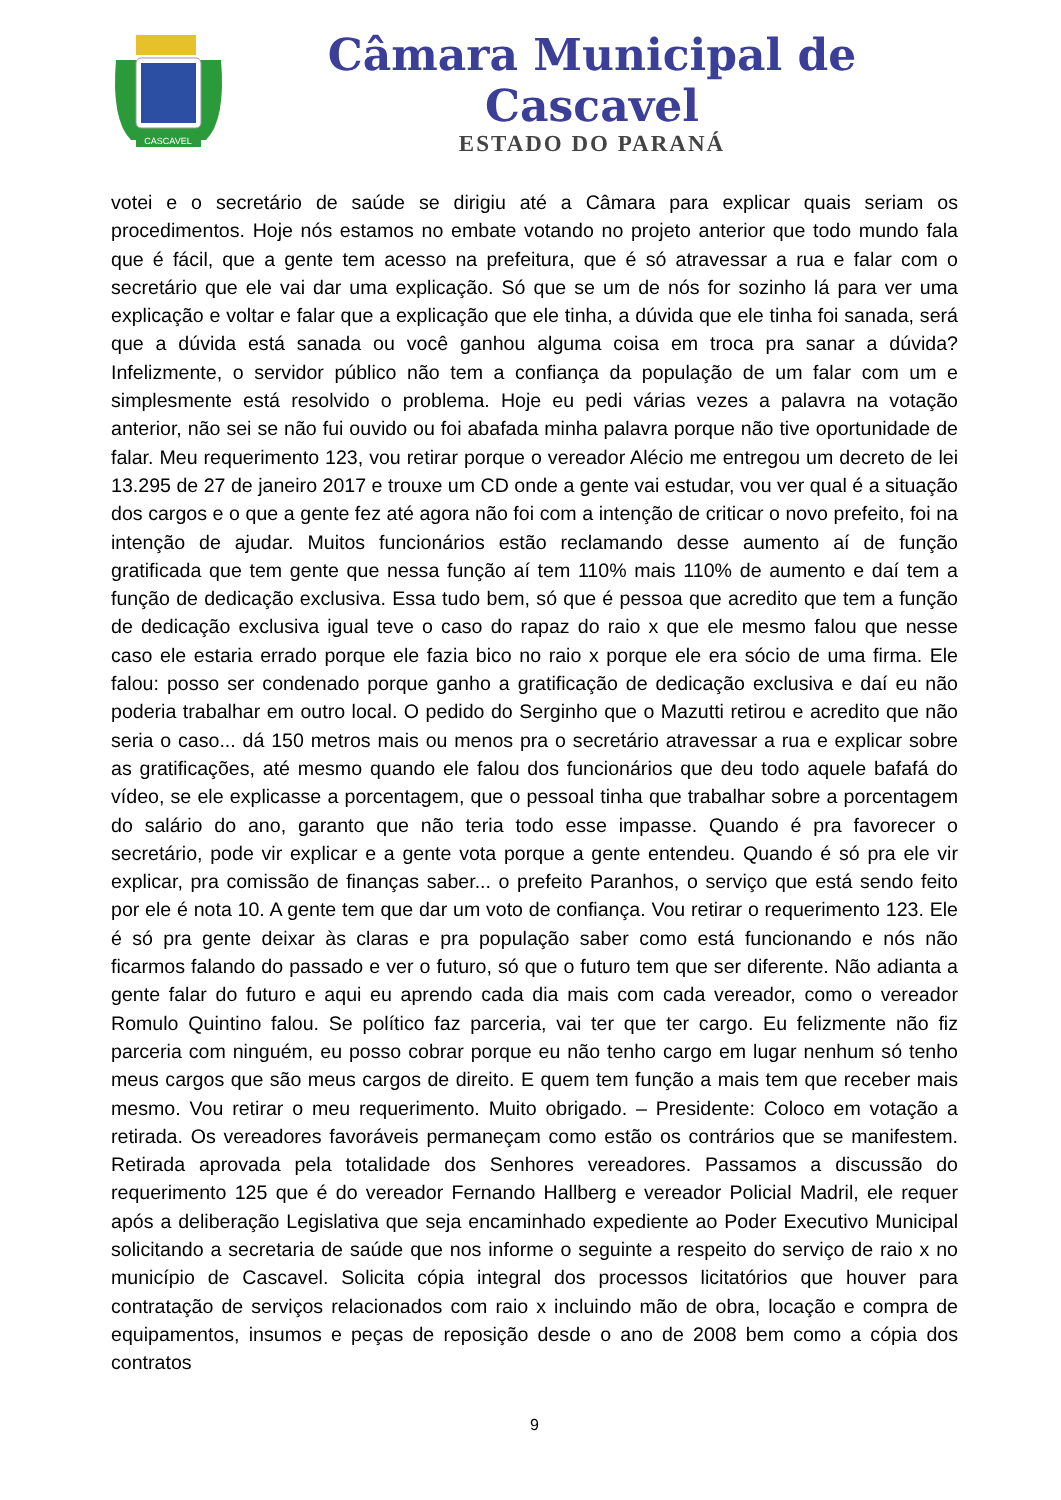CASCAVEL
Câmara Municipal de Cascavel
ESTADO DO PARANÁ
votei e o secretário de saúde se dirigiu até a Câmara para explicar quais seriam os procedimentos. Hoje nós estamos no embate votando no projeto anterior que todo mundo fala que é fácil, que a gente tem acesso na prefeitura, que é só atravessar a rua e falar com o secretário que ele vai dar uma explicação. Só que se um de nós for sozinho lá para ver uma explicação e voltar e falar que a explicação que ele tinha, a dúvida que ele tinha foi sanada, será que a dúvida está sanada ou você ganhou alguma coisa em troca pra sanar a dúvida? Infelizmente, o servidor público não tem a confiança da população de um falar com um e simplesmente está resolvido o problema. Hoje eu pedi várias vezes a palavra na votação anterior, não sei se não fui ouvido ou foi abafada minha palavra porque não tive oportunidade de falar. Meu requerimento 123, vou retirar porque o vereador Alécio me entregou um decreto de lei 13.295 de 27 de janeiro 2017 e trouxe um CD onde a gente vai estudar, vou ver qual é a situação dos cargos e o que a gente fez até agora não foi com a intenção de criticar o novo prefeito, foi na intenção de ajudar. Muitos funcionários estão reclamando desse aumento aí de função gratificada que tem gente que nessa função aí tem 110% mais 110% de aumento e daí tem a função de dedicação exclusiva. Essa tudo bem, só que é pessoa que acredito que tem a função de dedicação exclusiva igual teve o caso do rapaz do raio x que ele mesmo falou que nesse caso ele estaria errado porque ele fazia bico no raio x porque ele era sócio de uma firma. Ele falou: posso ser condenado porque ganho a gratificação de dedicação exclusiva e daí eu não poderia trabalhar em outro local. O pedido do Serginho que o Mazutti retirou e acredito que não seria o caso... dá 150 metros mais ou menos pra o secretário atravessar a rua e explicar sobre as gratificações, até mesmo quando ele falou dos funcionários que deu todo aquele bafafá do vídeo, se ele explicasse a porcentagem, que o pessoal tinha que trabalhar sobre a porcentagem do salário do ano, garanto que não teria todo esse impasse. Quando é pra favorecer o secretário, pode vir explicar e a gente vota porque a gente entendeu. Quando é só pra ele vir explicar, pra comissão de finanças saber... o prefeito Paranhos, o serviço que está sendo feito por ele é nota 10. A gente tem que dar um voto de confiança. Vou retirar o requerimento 123. Ele é só pra gente deixar às claras e pra população saber como está funcionando e nós não ficarmos falando do passado e ver o futuro, só que o futuro tem que ser diferente. Não adianta a gente falar do futuro e aqui eu aprendo cada dia mais com cada vereador, como o vereador Romulo Quintino falou. Se político faz parceria, vai ter que ter cargo. Eu felizmente não fiz parceria com ninguém, eu posso cobrar porque eu não tenho cargo em lugar nenhum só tenho meus cargos que são meus cargos de direito. E quem tem função a mais tem que receber mais mesmo. Vou retirar o meu requerimento. Muito obrigado. – Presidente: Coloco em votação a retirada. Os vereadores favoráveis permaneçam como estão os contrários que se manifestem. Retirada aprovada pela totalidade dos Senhores vereadores. Passamos a discussão do requerimento 125 que é do vereador Fernando Hallberg e vereador Policial Madril, ele requer após a deliberação Legislativa que seja encaminhado expediente ao Poder Executivo Municipal solicitando a secretaria de saúde que nos informe o seguinte a respeito do serviço de raio x no município de Cascavel. Solicita cópia integral dos processos licitatórios que houver para contratação de serviços relacionados com raio x incluindo mão de obra, locação e compra de equipamentos, insumos e peças de reposição desde o ano de 2008 bem como a cópia dos contratos
9